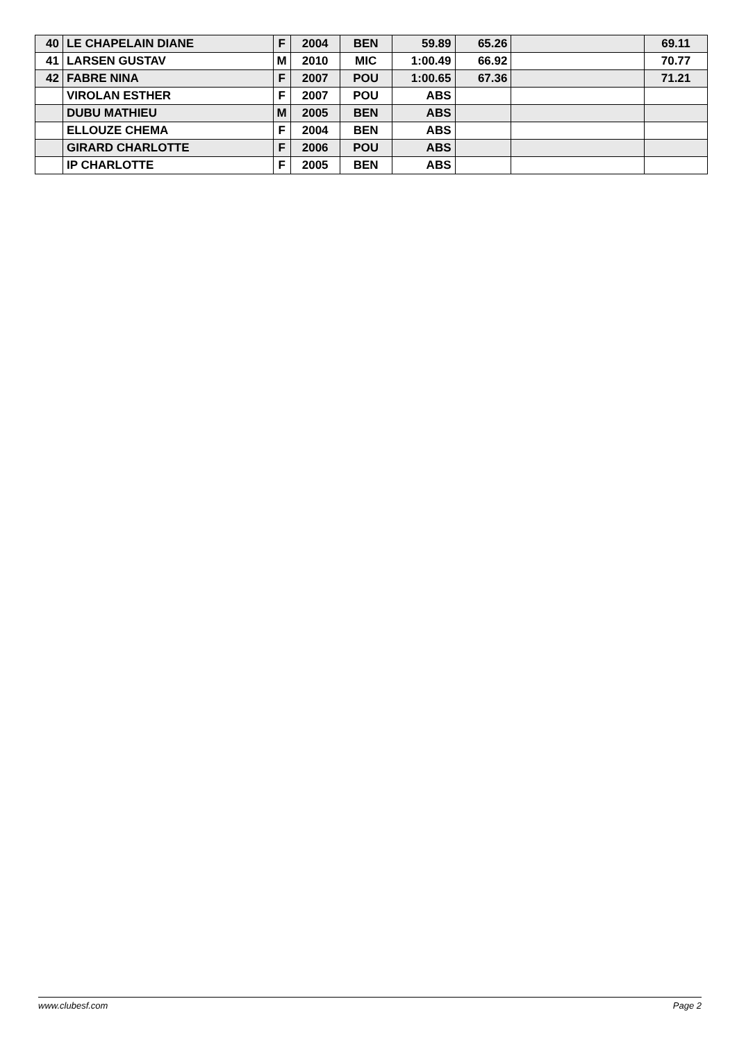| 40 | LE CHAPELAIN DIANE | F | 2004 | BEN | 59.89 | 65.26 | | 69.11 |
| 41 | LARSEN GUSTAV | M | 2010 | MIC | 1:00.49 | 66.92 | | 70.77 |
| 42 | FABRE NINA | F | 2007 | POU | 1:00.65 | 67.36 | | 71.21 |
| | VIROLAN ESTHER | F | 2007 | POU | ABS | | | |
| | DUBU MATHIEU | M | 2005 | BEN | ABS | | | |
| | ELLOUZE CHEMA | F | 2004 | BEN | ABS | | | |
| | GIRARD CHARLOTTE | F | 2006 | POU | ABS | | | |
| | IP CHARLOTTE | F | 2005 | BEN | ABS | | | |
www.clubesf.com Page 2